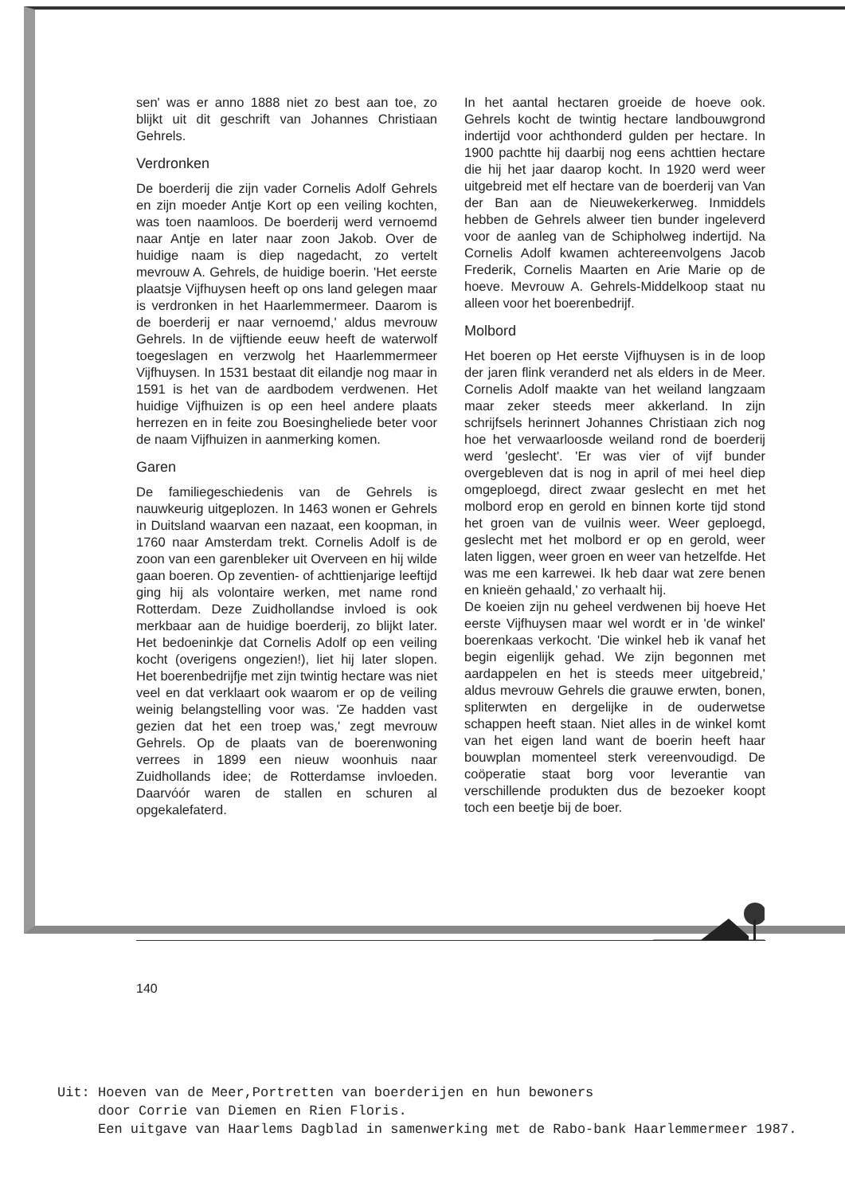sen' was er anno 1888 niet zo best aan toe, zo blijkt uit dit geschrift van Johannes Christiaan Gehrels.
Verdronken
De boerderij die zijn vader Cornelis Adolf Gehrels en zijn moeder Antje Kort op een veiling kochten, was toen naamloos. De boerderij werd vernoemd naar Antje en later naar zoon Jakob. Over de huidige naam is diep nagedacht, zo vertelt mevrouw A. Gehrels, de huidige boerin. 'Het eerste plaatsje Vijfhuysen heeft op ons land gelegen maar is verdronken in het Haarlemmermeer. Daarom is de boerderij er naar vernoemd,' aldus mevrouw Gehrels. In de vijftiende eeuw heeft de waterwolf toegeslagen en verzwolg het Haarlemmermeer Vijfhuysen. In 1531 bestaat dit eilandje nog maar in 1591 is het van de aardbodem verdwenen. Het huidige Vijfhuizen is op een heel andere plaats herrezen en in feite zou Boesingheliede beter voor de naam Vijfhuizen in aanmerking komen.
Garen
De familiegeschiedenis van de Gehrels is nauwkeurig uitgeplozen. In 1463 wonen er Gehrels in Duitsland waarvan een nazaat, een koopman, in 1760 naar Amsterdam trekt. Cornelis Adolf is de zoon van een garenbleker uit Overveen en hij wilde gaan boeren. Op zeventien- of achttienjarige leeftijd ging hij als volontaire werken, met name rond Rotterdam. Deze Zuidhollandse invloed is ook merkbaar aan de huidige boerderij, zo blijkt later. Het bedoeninkje dat Cornelis Adolf op een veiling kocht (overigens ongezien!), liet hij later slopen. Het boerenbedrijfje met zijn twintig hectare was niet veel en dat verklaart ook waarom er op de veiling weinig belangstelling voor was. 'Ze hadden vast gezien dat het een troep was,' zegt mevrouw Gehrels. Op de plaats van de boerenwoning verrees in 1899 een nieuw woonhuis naar Zuidhollands idee; de Rotterdamse invloeden. Daarvóór waren de stallen en schuren al opgekalefaterd.
In het aantal hectaren groeide de hoeve ook. Gehrels kocht de twintig hectare landbouwgrond indertijd voor achthonderd gulden per hectare. In 1900 pachtte hij daarbij nog eens achttien hectare die hij het jaar daarop kocht. In 1920 werd weer uitgebreid met elf hectare van de boerderij van Van der Ban aan de Nieuwekerkerweg. Inmiddels hebben de Gehrels alweer tien bunder ingeleverd voor de aanleg van de Schipholweg indertijd. Na Cornelis Adolf kwamen achtereenvolgens Jacob Frederik, Cornelis Maarten en Arie Marie op de hoeve. Mevrouw A. Gehrels-Middelkoop staat nu alleen voor het boerenbedrijf.
Molbord
Het boeren op Het eerste Vijfhuysen is in de loop der jaren flink veranderd net als elders in de Meer. Cornelis Adolf maakte van het weiland langzaam maar zeker steeds meer akkerland. In zijn schrijfsels herinnert Johannes Christiaan zich nog hoe het verwaarloosde weiland rond de boerderij werd 'geslecht'. 'Er was vier of vijf bunder overgebleven dat is nog in april of mei heel diep omgeploegd, direct zwaar geslecht en met het molbord erop en gerold en binnen korte tijd stond het groen van de vuilnis weer. Weer geploegd, geslecht met het molbord er op en gerold, weer laten liggen, weer groen en weer van hetzelfde. Het was me een karrewei. Ik heb daar wat zere benen en knieën gehaald,' zo verhaalt hij.
De koeien zijn nu geheel verdwenen bij hoeve Het eerste Vijfhuysen maar wel wordt er in 'de winkel' boerenkaas verkocht. 'Die winkel heb ik vanaf het begin eigenlijk gehad. We zijn begonnen met aardappelen en het is steeds meer uitgebreid,' aldus mevrouw Gehrels die grauwe erwten, bonen, spliterwten en dergelijke in de ouderwetse schappen heeft staan. Niet alles in de winkel komt van het eigen land want de boerin heeft haar bouwplan momenteel sterk vereenvoudigd. De coöperatie staat borg voor leverantie van verschillende produkten dus de bezoeker koopt toch een beetje bij de boer.
140
Uit: Hoeven van de Meer,Portretten van boerderijen en hun bewoners
door Corrie van Diemen en Rien Floris.
Een uitgave van Haarlems Dagblad in samenwerking met de Rabo-bank Haarlemmermeer 1987.